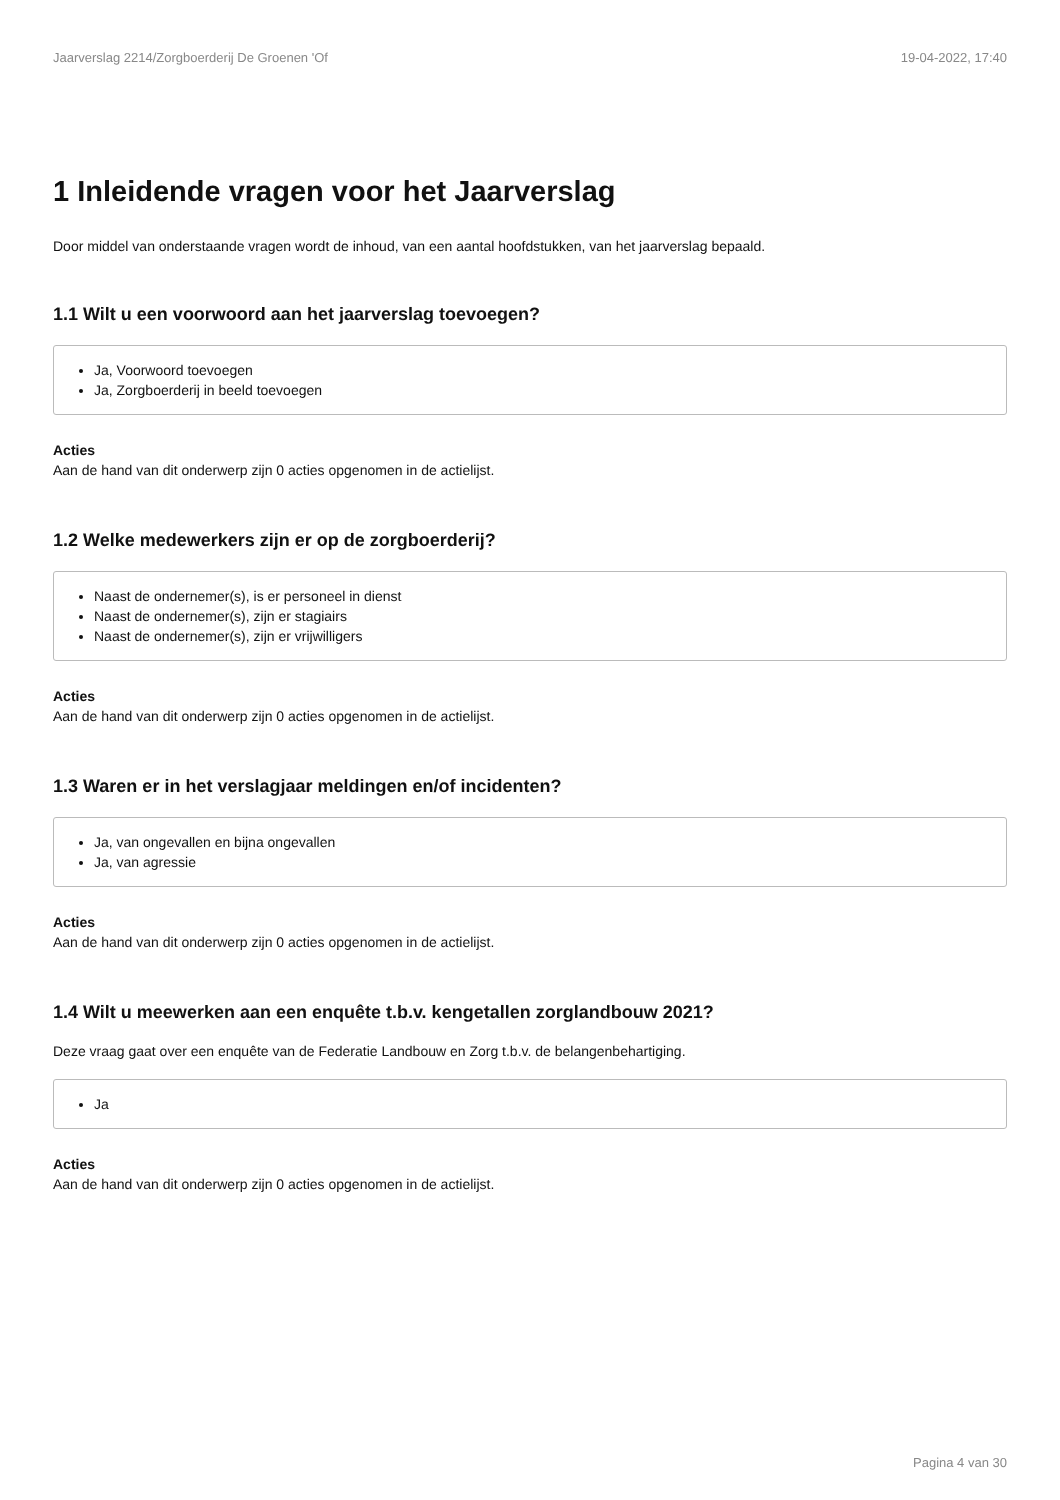Jaarverslag 2214/Zorgboerderij De Groenen 'Of 19-04-2022, 17:40
1 Inleidende vragen voor het Jaarverslag
Door middel van onderstaande vragen wordt de inhoud, van een aantal hoofdstukken, van het jaarverslag bepaald.
1.1 Wilt u een voorwoord aan het jaarverslag toevoegen?
Ja, Voorwoord toevoegen
Ja, Zorgboerderij in beeld toevoegen
Acties
Aan de hand van dit onderwerp zijn 0 acties opgenomen in de actielijst.
1.2 Welke medewerkers zijn er op de zorgboerderij?
Naast de ondernemer(s), is er personeel in dienst
Naast de ondernemer(s), zijn er stagiairs
Naast de ondernemer(s), zijn er vrijwilligers
Acties
Aan de hand van dit onderwerp zijn 0 acties opgenomen in de actielijst.
1.3 Waren er in het verslagjaar meldingen en/of incidenten?
Ja, van ongevallen en bijna ongevallen
Ja, van agressie
Acties
Aan de hand van dit onderwerp zijn 0 acties opgenomen in de actielijst.
1.4 Wilt u meewerken aan een enquête t.b.v. kengetallen zorglandbouw 2021?
Deze vraag gaat over een enquête van de Federatie Landbouw en Zorg t.b.v. de belangenbehartiging.
Ja
Acties
Aan de hand van dit onderwerp zijn 0 acties opgenomen in de actielijst.
Pagina 4 van 30